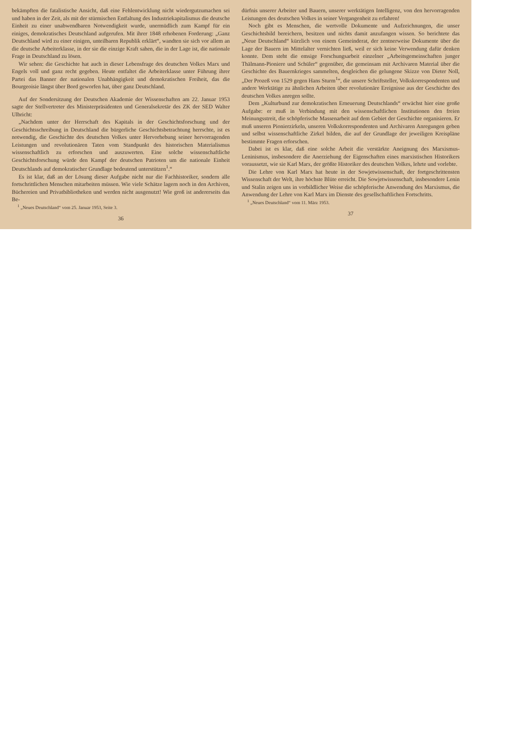bekämpften die fatalistische Ansicht, daß eine Fehlentwicklung nicht wiedergutzumachen sei und haben in der Zeit, als mit der stürmischen Entfaltung des Industriekapitalismus die deutsche Einheit zu einer unabwendbaren Notwendigkeit wurde, unermüdlich zum Kampf für ein einiges, demokratisches Deutschland aufgerufen. Mit ihrer 1848 erhobenen Forderung: „Ganz Deutschland wird zu einer einigen, unteilbaren Republik erklärt“, wandten sie sich vor allem an die deutsche Arbeiterklasse, in der sie die einzige Kraft sahen, die in der Lage ist, die nationale Frage in Deutschland zu lösen.
Wir sehen: die Geschichte hat auch in dieser Lebensfrage des deutschen Volkes Marx und Engels voll und ganz recht gegeben. Heute entfaltet die Arbeiterklasse unter Führung ihrer Partei das Banner der nationalen Unabhängigkeit und demokratischen Freiheit, das die Bourgeoisie längst über Bord geworfen hat, über ganz Deutschland.
Auf der Sondersitzung der Deutschen Akademie der Wissenschaften am 22. Januar 1953 sagte der Stellvertreter des Ministerpräsidenten und Generalsekretär des ZK der SED Walter Ulbricht:
„Nachdem unter der Herrschaft des Kapitals in der Geschichtsforschung und der Geschichtsschreibung in Deutschland die bürgerliche Geschichtsbetrachtung herrschte, ist es notwendig, die Geschichte des deutschen Volkes unter Hervorhebung seiner hervorragenden Leistungen und revolutionären Taten vom Standpunkt des historischen Materialismus wissenschaftlich zu erforschen und auszuwerten. Eine solche wissenschaftliche Geschichtsforschung würde den Kampf der deutschen Patrioten um die nationale Einheit Deutschlands auf demokratischer Grundlage bedeutend unterstützen<sup>1</sup>.“
Es ist klar, daß an der Lösung dieser Aufgabe nicht nur die Fachhistoriker, sondern alle fortschrittlichen Menschen mitarbeiten müssen. Wie viele Schätze lagern noch in den Archiven, Büchereien und Privatbibliotheken und werden nicht ausgenutzt! Wie groß ist andererseits das Be-
<sup>1</sup> „Neues Deutschland“ vom 25. Januar 1953, Seite 3.
36
dürfnis unserer Arbeiter und Bauern, unserer werktätigen Intelligenz, von den hervorragenden Leistungen des deutschen Volkes in seiner Vergangenheit zu erfahren!
Noch gibt es Menschen, die wertvolle Dokumente und Aufzeichnungen, die unser Geschichtsbild bereichern, besitzen und nichts damit anzufangen wissen. So berichtete das „Neue Deutschland“ kürzlich von einem Gemeinderat, der zentnerweise Dokumente über die Lage der Bauern im Mittelalter vernichten ließ, weil er sich keine Verwendung dafür denken konnte. Dem steht die emsige Forschungsarbeit einzelner „Arbeitsgemeinschaften junger Thälmann-Pioniere und Schüler“ gegenüber, die gemeinsam mit Archivaren Material über die Geschichte des Bauernkrieges sammelten, desgleichen die gelungene Skizze von Dieter Noll, „Der Prozeß von 1529 gegen Hans Sturm<sup>1</sup>“, die unsere Schriftsteller, Volkskorrespondenten und andere Werktätige zu ähnlichen Arbeiten über revolutionäre Ereignisse aus der Geschichte des deutschen Volkes anregen sollte.
Dem „Kulturbund zur demokratischen Erneuerung Deutschlands“ erwächst hier eine große Aufgabe: er muß in Verbindung mit den wissenschaftlichen Institutionen den freien Meinungsstreit, die schöpferische Massenarbeit auf dem Gebiet der Geschichte organisieren. Er muß unseren Pionierzirkeln, unseren Volkskorrespondenten und Archivaren Anregungen geben und selbst wissenschaftliche Zirkel bilden, die auf der Grundlage der jeweiligen Kreispläne bestimmte Fragen erforschen.
Dabei ist es klar, daß eine solche Arbeit die verstärkte Aneignung des Marxismus-Leninismus, insbesondere die Anerziehung der Eigenschaften eines marxistischen Historikers voraussetzt, wie sie Karl Marx, der größte Historiker des deutschen Volkes, lehrte und vorlebte.
Die Lehre von Karl Marx hat heute in der Sowjetwissenschaft, der fortgeschrittensten Wissenschaft der Welt, ihre höchste Blüte erreicht. Die Sowjetwissenschaft, insbesondere Lenin und Stalin zeigen uns in vorbildlicher Weise die schöpferische Anwendung des Marxismus, die Anwendung der Lehre von Karl Marx im Dienste des gesellschaftlichen Fortschritts.
<sup>1</sup> „Neues Deutschland“ vom 11. März 1953.
37